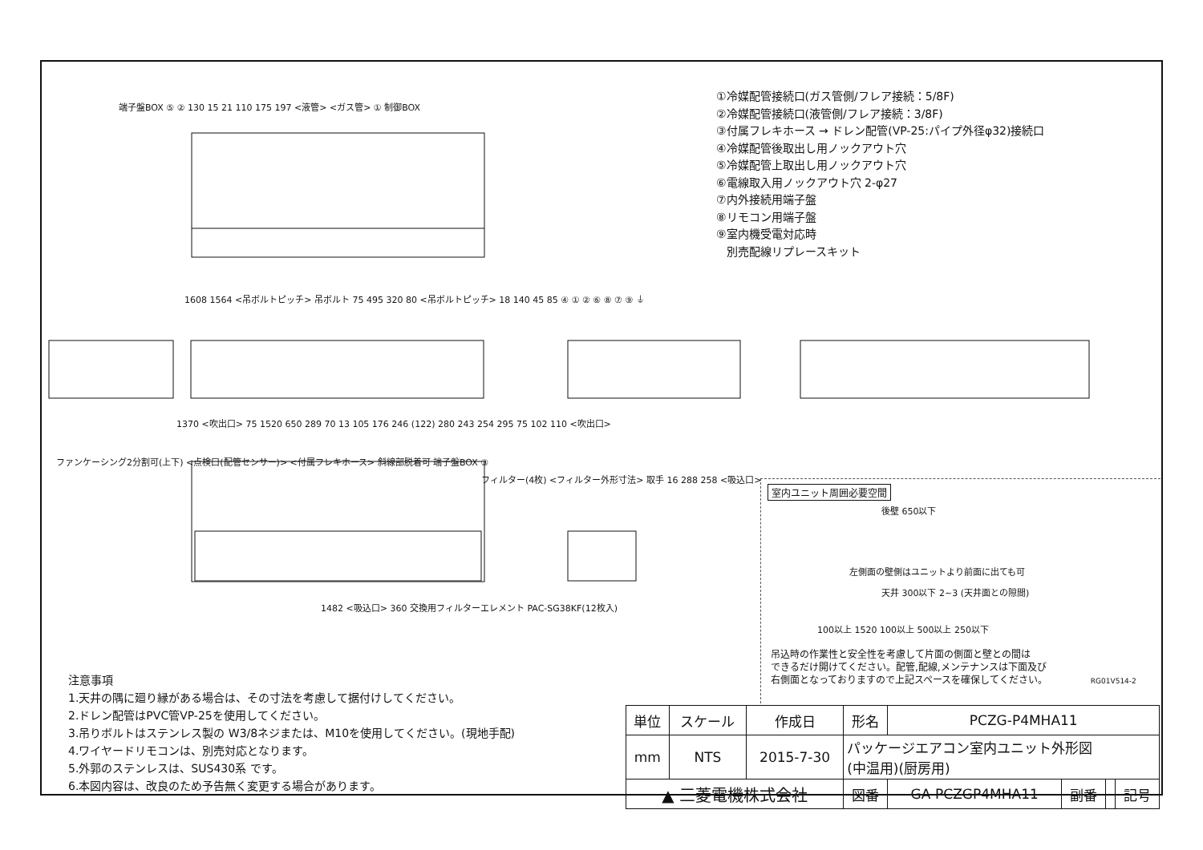①冷媒配管接続口(ガス管側/フレア接続：5/8F)
②冷媒配管接続口(液管側/フレア接続：3/8F)
③付属フレキホース → ドレン配管(VP-25:パイプ外径φ32)接続口
④冷媒配管後取出し用ノックアウト穴
⑤冷媒配管上取出し用ノックアウト穴
⑥電線取入用ノックアウト穴 2-φ27
⑦内外接続用端子盤
⑧リモコン用端子盤
⑨室内機受電対応時
別売配線リプレースキット
端子盤BOX ⑤ ② 130 15 21 110 175 197 <液管> <ガス管> ① 制御BOX
1608 1564 <吊ボルトピッチ> 吊ボルト 75 495 320 80 <吊ボルトピッチ> 18 140 45 85 ④ ① ② ⑥ ⑧ ⑦ ⑨ ⏚
1370 <吹出口> 75 1520 650 289 70 13 105 176 246 (122) 280 243 254 295 75 102 110 <吹出口>
ファンケーシング2分割可(上下) <点検口(配管センサー)> <付属フレキホース> 斜線部脱着可 端子盤BOX ③
フィルター(4枚) <フィルター外形寸法> 取手 16 288 258 <吸込口>
1482 <吸込口> 360 交換用フィルターエレメント PAC-SG38KF(12枚入)
室内ユニット周囲必要空間
後壁 650以下
左側面の壁側はユニットより前面に出ても可
天井 300以下 2~3 (天井面との隙間)
100以上 1520 100以上 500以上 250以下
吊込時の作業性と安全性を考慮して片面の側面と壁との間は
できるだけ開けてください。配管,配線,メンテナンスは下面及び
右側面となっておりますので上記スペースを確保してください。 RG01V514-2
注意事項
1.天井の隅に廻り縁がある場合は、その寸法を考慮して据付けしてください。
2.ドレン配管はPVC管VP-25を使用してください。
3.吊りボルトはステンレス製の W3/8ネジまたは、M10を使用してください。(現地手配)
4.ワイヤードリモコンは、別売対応となります。
5.外郭のステンレスは、SUS430系 です。
6.本図内容は、改良のため予告無く変更する場合があります。
| 単位 | スケール | 作成日 | 形名 | PCZG-P4MHA11 | | | |
| --- | --- | --- | --- | --- | --- | --- | --- |
| mm | NTS | 2015-7-30 | パッケージエアコン室内ユニット外形図 (中温用)(厨房用) | | | | |
| ▲ 三菱電機株式会社 | | | 図番 | GA-PCZGP4MHA11 | 副番 | | 記号 |